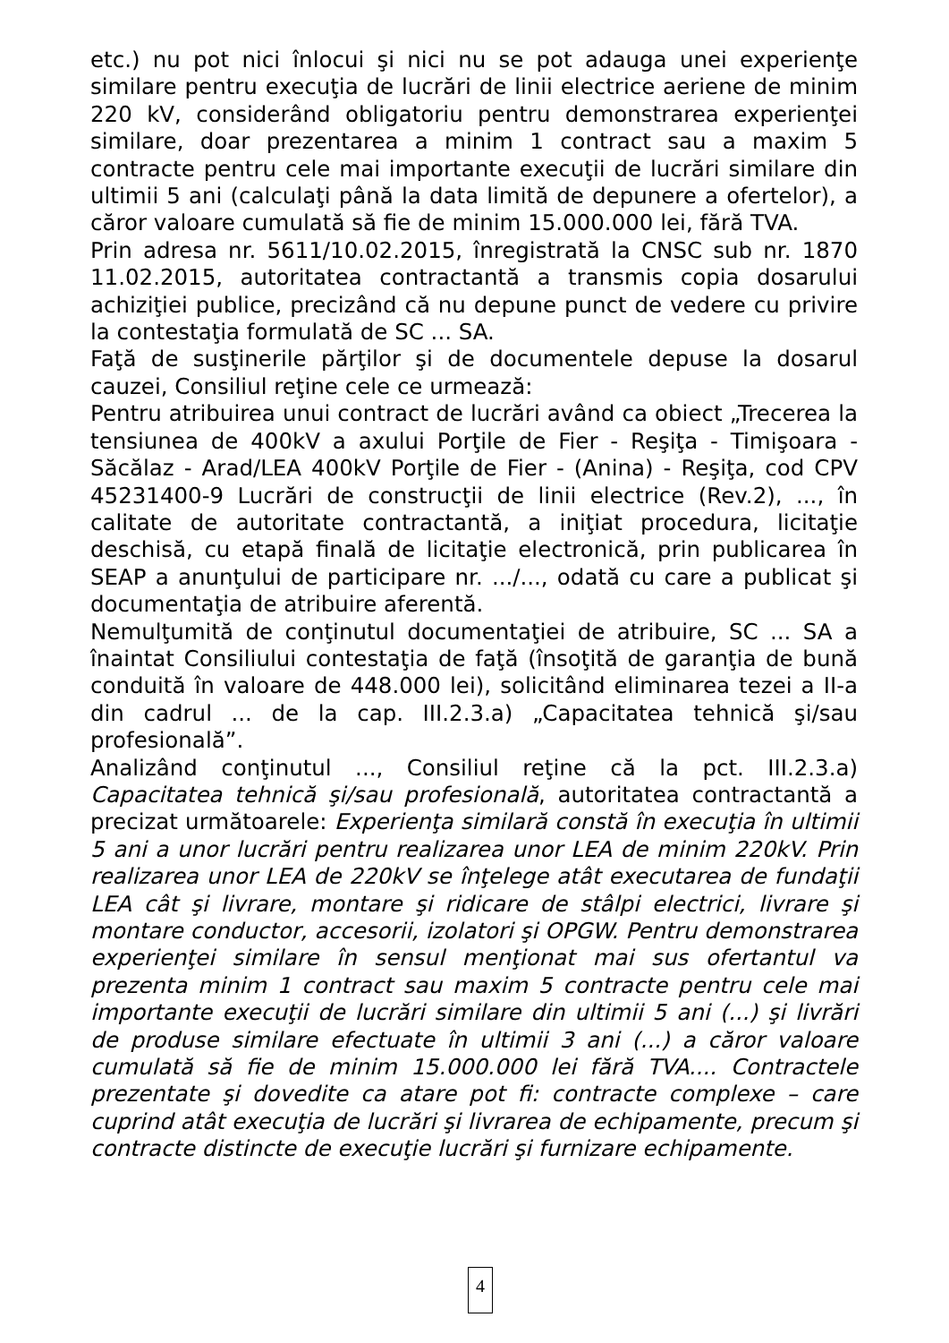etc.) nu pot nici înlocui şi nici nu se pot adauga unei experienţe similare pentru execuţia de lucrări de linii electrice aeriene de minim 220 kV, considerând obligatoriu pentru demonstrarea experienţei similare, doar prezentarea a minim 1 contract sau a maxim 5 contracte pentru cele mai importante execuţii de lucrări similare din ultimii 5 ani (calculaţi până la data limită de depunere a ofertelor), a căror valoare cumulată să fie de minim 15.000.000 lei, fără TVA.
Prin adresa nr. 5611/10.02.2015, înregistrată la CNSC sub nr. 1870 11.02.2015, autoritatea contractantă a transmis copia dosarului achiziţiei publice, precizând că nu depune punct de vedere cu privire la contestaţia formulată de SC ... SA.
Faţă de susţinerile părţilor şi de documentele depuse la dosarul cauzei, Consiliul reţine cele ce urmează:
Pentru atribuirea unui contract de lucrări având ca obiect „Trecerea la tensiunea de 400kV a axului Porţile de Fier - Reşiţa - Timişoara - Săcălaz - Arad/LEA 400kV Porţile de Fier - (Anina) - Reşiţa, cod CPV 45231400-9 Lucrări de construcţii de linii electrice (Rev.2), ..., în calitate de autoritate contractantă, a iniţiat procedura, licitaţie deschisă, cu etapă finală de licitaţie electronică, prin publicarea în SEAP a anunţului de participare nr. .../..., odată cu care a publicat şi documentaţia de atribuire aferentă.
Nemulţumită de conţinutul documentaţiei de atribuire, SC ... SA a înaintat Consiliului contestaţia de faţă (însoţită de garanţia de bună conduită în valoare de 448.000 lei), solicitând eliminarea tezei a II-a din cadrul ... de la cap. III.2.3.a) „Capacitatea tehnică şi/sau profesională”.
Analizând conţinutul ..., Consiliul reţine că la pct. III.2.3.a) Capacitatea tehnică şi/sau profesională, autoritatea contractantă a precizat următoarele: Experienţa similară constă în execuţia în ultimii 5 ani a unor lucrări pentru realizarea unor LEA de minim 220kV. Prin realizarea unor LEA de 220kV se înţelege atât executarea de fundaţii LEA cât şi livrare, montare şi ridicare de stâlpi electrici, livrare şi montare conductor, accesorii, izolatori şi OPGW. Pentru demonstrarea experienţei similare în sensul menţionat mai sus ofertantul va prezenta minim 1 contract sau maxim 5 contracte pentru cele mai importante execuţii de lucrări similare din ultimii 5 ani (...) şi livrări de produse similare efectuate în ultimii 3 ani (...) a căror valoare cumulată să fie de minim 15.000.000 lei fără TVA.... Contractele prezentate şi dovedite ca atare pot fi: contracte complexe – care cuprind atât execuţia de lucrări şi livrarea de echipamente, precum şi contracte distincte de execuţie lucrări şi furnizare echipamente.
4